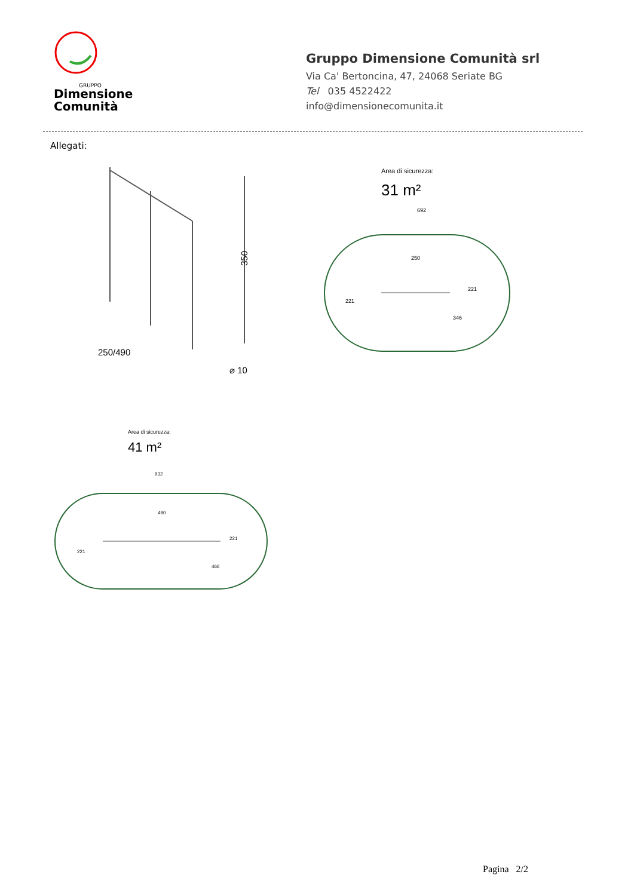GRUPPO
Dimensione
Comunità
Gruppo Dimensione Comunità srl
Via Ca' Bertoncina, 47, 24068 Seriate BG
Tel 035 4522422
info@dimensionecomunita.it
Allegati:
250/490
350
⌀ 10
Area di sicurezza:
31 m²
692
250
221
221
346
Area di sicurezza:
41 m²
932
490
221
221
466
Pagina 2/2